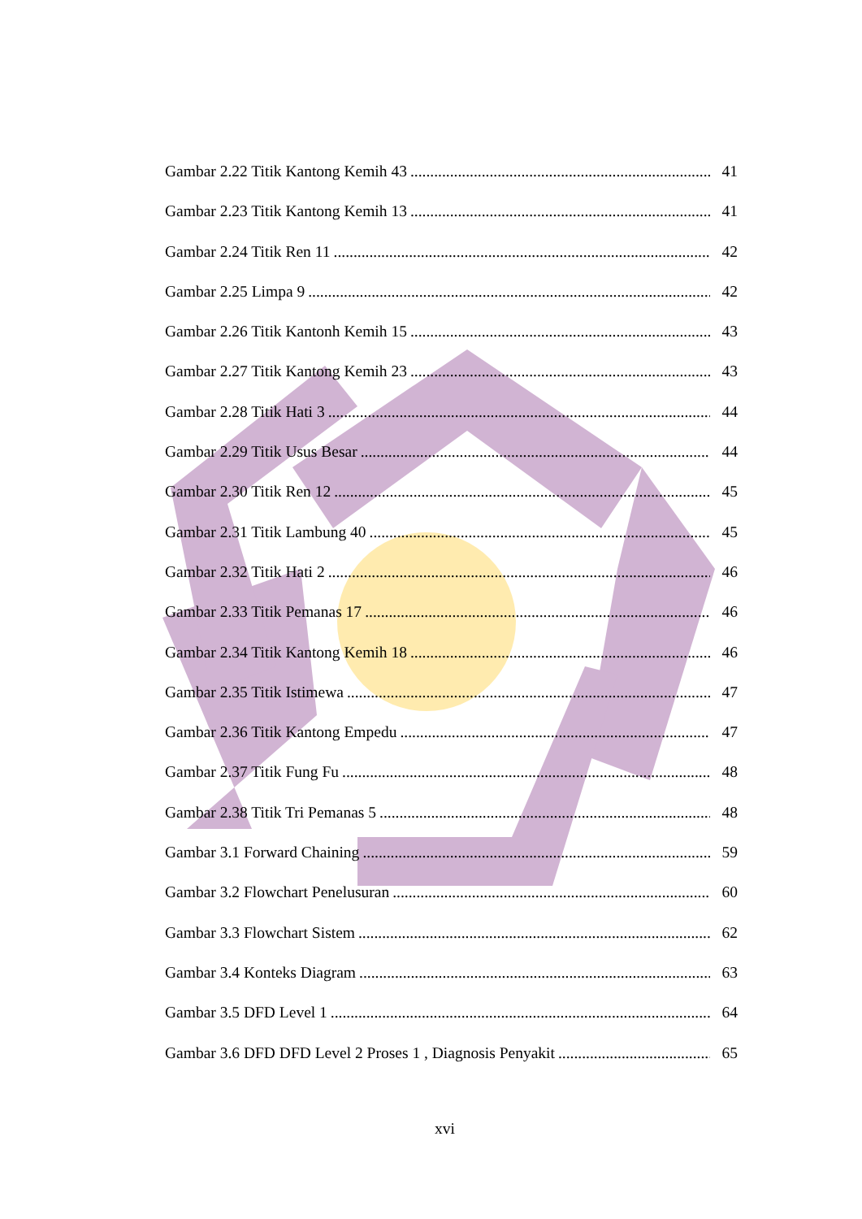Gambar 2.22 Titik Kantong Kemih 43 41
Gambar 2.23 Titik Kantong Kemih 13 41
Gambar 2.24 Titik Ren 11 42
Gambar 2.25 Limpa 9 42
Gambar 2.26 Titik Kantonh Kemih 15 43
Gambar 2.27 Titik Kantong Kemih 23 43
Gambar 2.28 Titik Hati 3 44
Gambar 2.29 Titik Usus Besar 44
Gambar 2.30 Titik Ren 12 45
Gambar 2.31 Titik Lambung 40 45
Gambar 2.32 Titik Hati 2 46
Gambar 2.33 Titik Pemanas 17 46
Gambar 2.34 Titik Kantong Kemih 18 46
Gambar 2.35 Titik Istimewa 47
Gambar 2.36 Titik Kantong Empedu 47
Gambar 2.37 Titik Fung Fu 48
Gambar 2.38 Titik Tri Pemanas 5 48
Gambar 3.1 Forward Chaining 59
Gambar 3.2 Flowchart Penelusuran 60
Gambar 3.3 Flowchart Sistem 62
Gambar 3.4 Konteks Diagram 63
Gambar 3.5 DFD Level 1 64
Gambar 3.6 DFD DFD Level 2 Proses 1 , Diagnosis Penyakit 65
xvi